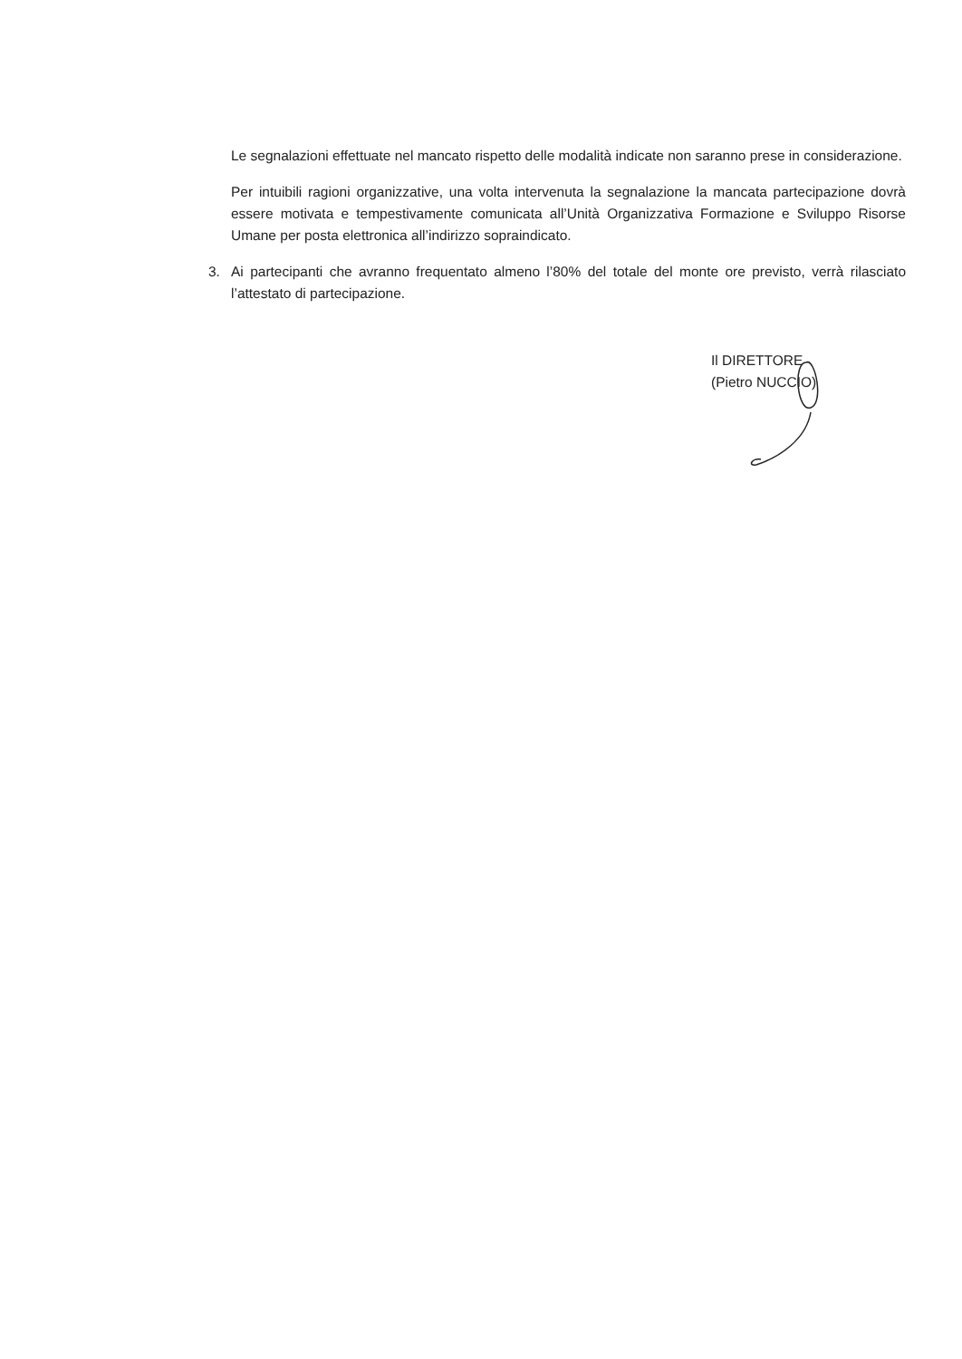Le segnalazioni effettuate nel mancato rispetto delle modalità indicate non saranno prese in considerazione.
Per intuibili ragioni organizzative, una volta intervenuta la segnalazione la mancata partecipazione dovrà essere motivata e tempestivamente comunicata all’Unità Organizzativa Formazione e Sviluppo Risorse Umane per posta elettronica all’indirizzo sopraindicato.
3. Ai partecipanti che avranno frequentato almeno l’80% del totale del monte ore previsto, verrà rilasciato l’attestato di partecipazione.
Il DIRETTORE
(Pietro NUCCIO)